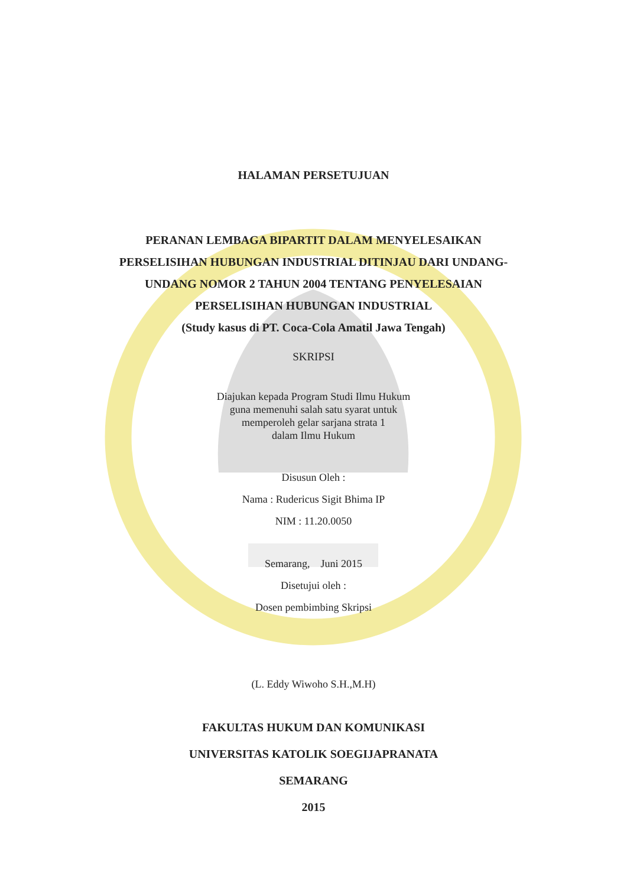HALAMAN PERSETUJUAN
PERANAN LEMBAGA BIPARTIT DALAM MENYELESAIKAN
PERSELISIHAN HUBUNGAN INDUSTRIAL DITINJAU DARI UNDANG-
UNDANG NOMOR 2 TAHUN 2004 TENTANG PENYELESAIAN
PERSELISIHAN HUBUNGAN INDUSTRIAL
(Study kasus di PT. Coca-Cola Amatil Jawa Tengah)
SKRIPSI
Diajukan kepada Program Studi Ilmu Hukum
guna memenuhi salah satu syarat untuk
memperoleh gelar sarjana strata 1
dalam Ilmu Hukum
Disusun Oleh :
Nama : Rudericus Sigit Bhima IP
NIM : 11.20.0050
Semarang, Juni 2015
Disetujui oleh :
Dosen pembimbing Skripsi
(L. Eddy Wiwoho S.H.,M.H)
FAKULTAS HUKUM DAN KOMUNIKASI
UNIVERSITAS KATOLIK SOEGIJAPRANATA
SEMARANG
2015